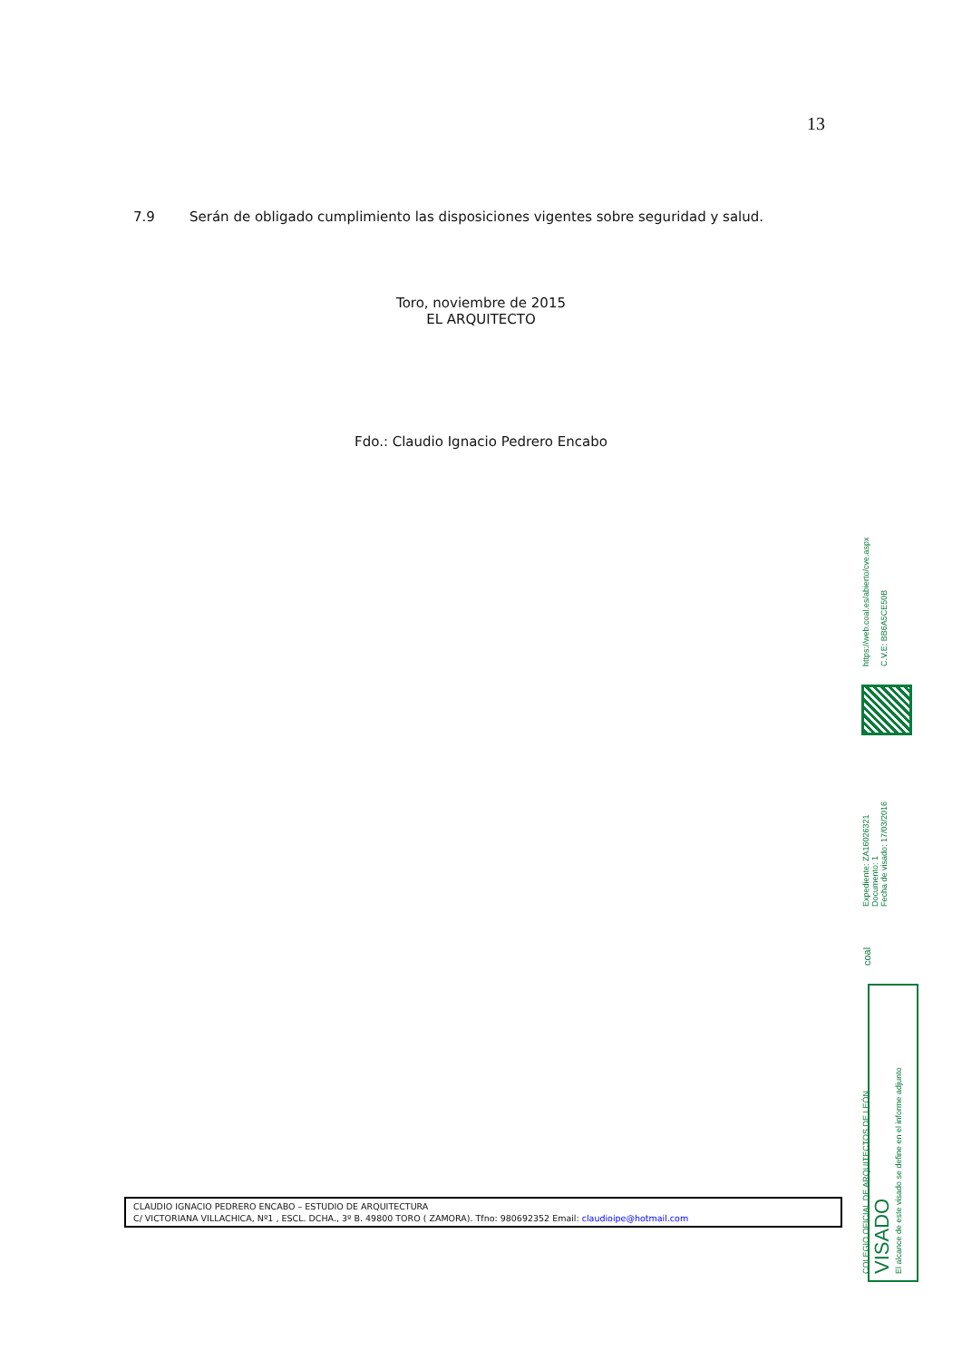13
7.9 Serán de obligado cumplimiento las disposiciones vigentes sobre seguridad y salud.
Toro, noviembre de 2015
EL ARQUITECTO
Fdo.: Claudio Ignacio Pedrero Encabo
https://web.coal.es/abierto/cve.aspx
C.V.E: BB6A5CE50B
Expediente: ZA16026321
Documento: 1
Fecha de visado: 17/03/2016
coal
COLEGIO OFICIAL DE ARQUITECTOS DE LEÓN
VISADO
El alcance de este visado se define en el informe adjunto
CLAUDIO IGNACIO PEDRERO ENCABO – ESTUDIO DE ARQUITECTURA
C/ VICTORIANA VILLACHICA, Nº1 , ESCL. DCHA., 3º B. 49800 TORO ( ZAMORA). Tfno: 980692352 Email: claudioipe@hotmail.com